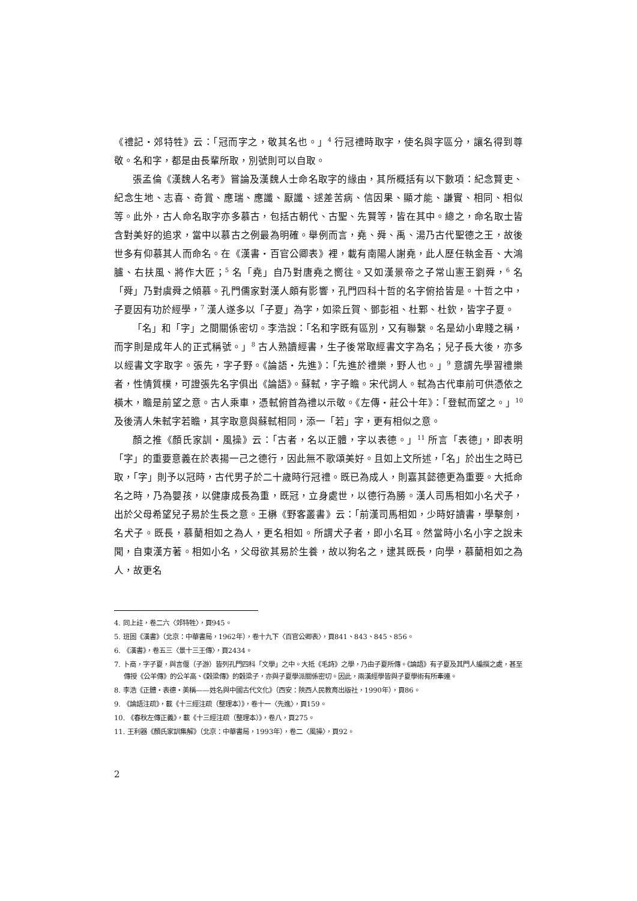《禮記・郊特牲》云：「冠而字之，敬其名也。」<sup>4</sup> 行冠禮時取字，使名與字區分，讓名得到尊敬。名和字，都是由長輩所取，別號則可以自取。
張孟倫《漢魏人名考》嘗論及漢魏人士命名取字的緣由，其所概括有以下數項：紀念賢吏、紀念生地、志喜、奇賞、應瑞、應讖、厭讖、逑差苦病、信因果、顯才能、謙實、相同、相似等。此外，古人命名取字亦多慕古，包括古朝代、古聖、先賢等，皆在其中。總之，命名取士皆含對美好的追求，當中以慕古之例最為明確。舉例而言，堯、舜、禹、湯乃古代聖德之王，故後世多有仰慕其人而命名。在《漢書・百官公卿表》裡，載有南陽人謝堯，此人歷任執金吾、大鴻臚、右扶風、將作大匠；<sup>5</sup> 名「堯」自乃對唐堯之嚮往。又如漢景帝之子常山憲王劉舜，<sup>6</sup> 名「舜」乃對虞舜之傾慕。孔門儒家對漢人頗有影響，孔門四科十哲的名字俯拾皆是。十哲之中，子夏因有功於經學，<sup>7</sup> 漢人遂多以「子夏」為字，如梁丘賀、鄧彭祖、杜鄴、杜欽，皆字子夏。
「名」和「字」之間關係密切。李浩說：「名和字既有區別，又有聯繫。名是幼小卑賤之稱，而字則是成年人的正式稱號。」<sup>8</sup> 古人熟讀經書，生子後常取經書文字為名；兒子長大後，亦多以經書文字取字。張先，字子野。《論語・先進》：「先進於禮樂，野人也。」<sup>9</sup> 意謂先學習禮樂者，性情質樸，可證張先名字俱出《論語》。蘇軾，字子瞻。宋代詞人。軾為古代車前可供憑依之橫木，瞻是前望之意。古人乘車，憑軾俯首為禮以示敬。《左傳・莊公十年》：「登軾而望之。」<sup>10</sup> 及後清人朱軾字若瞻，其字取意與蘇軾相同，添一「若」字，更有相似之意。
顏之推《顏氏家訓・風操》云：「古者，名以正體，字以表德。」<sup>11</sup> 所言「表德」，即表明「字」的重要意義在於表揚一己之德行，因此無不歌頌美好。且如上文所述，「名」於出生之時已取，「字」則予以冠時，古代男子於二十歲時行冠禮。既已為成人，則嘉其懿德更為重要。大抵命名之時，乃為嬰孩，以健康成長為重，既冠，立身處世，以德行為勝。漢人司馬相如小名犬子，出於父母希望兒子易於生長之意。王楙《野客叢書》云：「前漢司馬相如，少時好讀書，學擊劍，名犬子。既長，慕藺相如之為人，更名相如。所謂犬子者，即小名耳。然當時小名小字之說未聞，自東漢方著。相如小名，父母欲其易於生養，故以狗名之，逮其既長，向學，慕藺相如之為人，故更名
4. 同上註，卷二六〈郊特牲〉，頁945。
5. 班固《漢書》（北京：中華書局，1962年），卷十九下〈百官公卿表〉，頁841、843、845、856。
6. 《漢書》，卷五三〈景十三王傳〉，頁2434。
7. 卜商，字子夏，與言偃（子游）皆列孔門四科「文學」之中。大抵《毛詩》之學，乃由子夏所傳。《論語》有子夏及其門人編撰之處，甚至傳授《公羊傳》的公羊高、《穀梁傳》的穀梁子，亦與子夏學派關係密切。因此，兩漢經學皆與子夏學術有所牽連。
8. 李浩《正體・表德・美稱——姓名與中國古代文化》（西安：陝西人民教育出版社，1990年），頁86。
9. 《論語注疏》，載《十三經注疏（整理本）》，卷十一〈先進〉，頁159。
10. 《春秋左傳正義》，載《十三經注疏（整理本）》，卷八，頁275。
11. 王利器《顏氏家訓集解》（北京：中華書局，1993年），卷二〈風操〉，頁92。
2